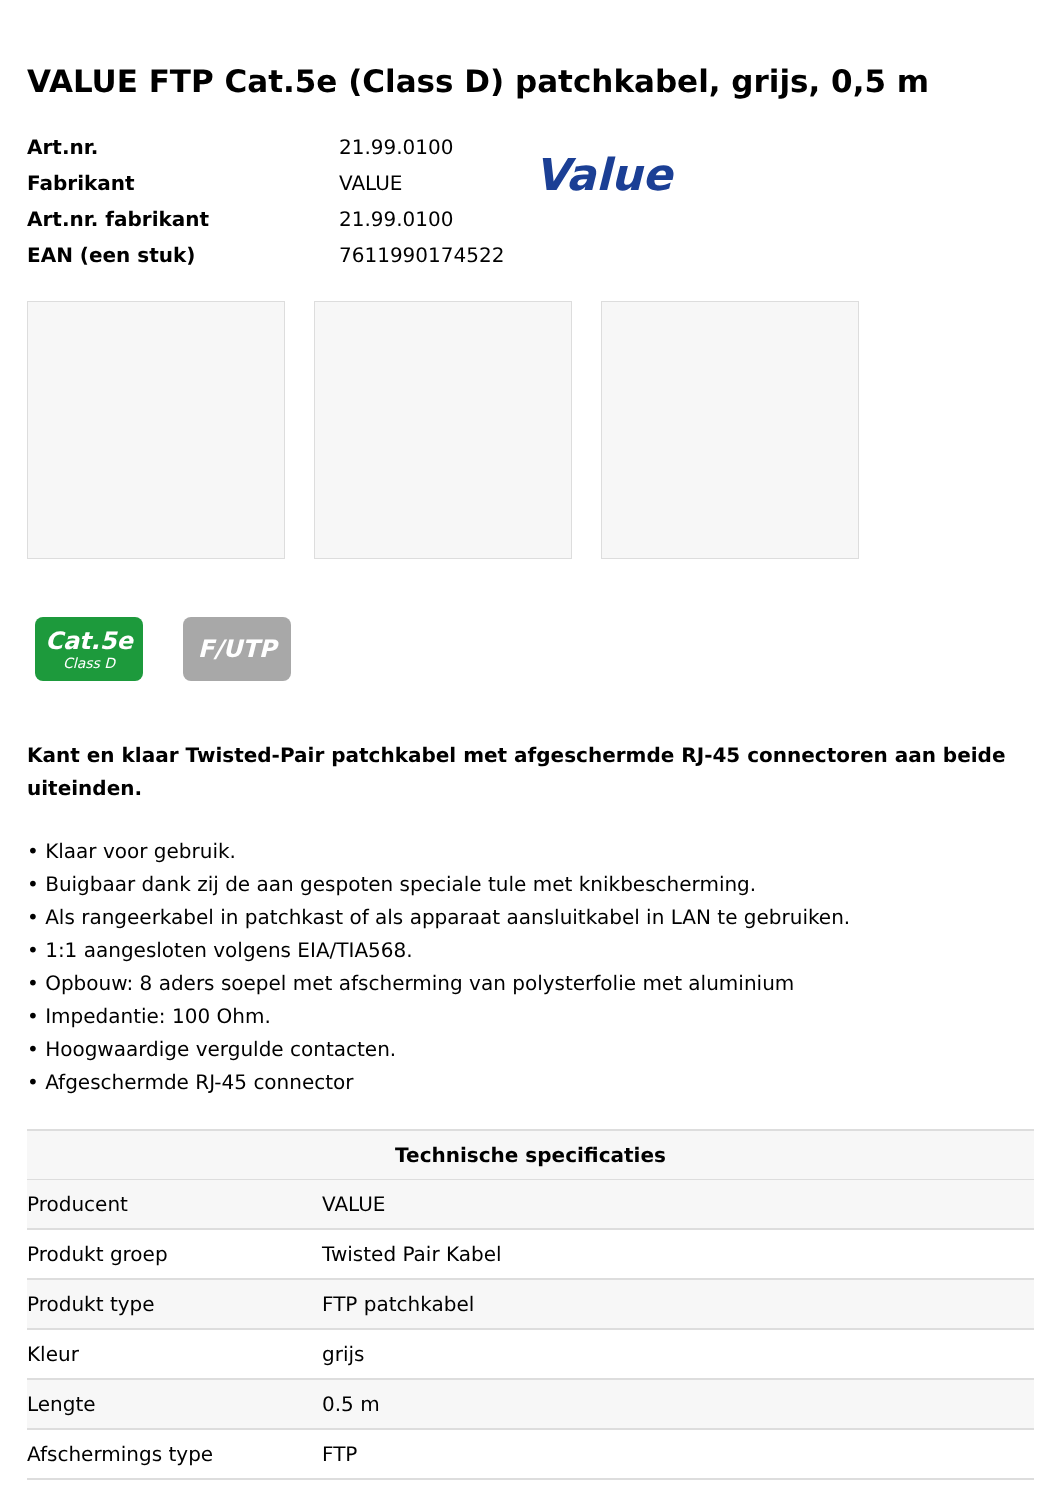VALUE FTP Cat.5e (Class D) patchkabel, grijs, 0,5 m
| Art.nr. | 21.99.0100 |
| Fabrikant | VALUE |
| Art.nr. fabrikant | 21.99.0100 |
| EAN (een stuk) | 7611990174522 |
Value
Cat.5e
Class D
F/UTP
Kant en klaar Twisted-Pair patchkabel met afgeschermde RJ-45 connectoren aan beide uiteinden.
• Klaar voor gebruik.
• Buigbaar dank zij de aan gespoten speciale tule met knikbescherming.
• Als rangeerkabel in patchkast of als apparaat aansluitkabel in LAN te gebruiken.
• 1:1 aangesloten volgens EIA/TIA568.
• Opbouw: 8 aders soepel met afscherming van polysterfolie met aluminium
• Impedantie: 100 Ohm.
• Hoogwaardige vergulde contacten.
• Afgeschermde RJ-45 connector
| Technische specificaties | |
| --- | --- |
| Producent | VALUE |
| Produkt groep | Twisted Pair Kabel |
| Produkt type | FTP patchkabel |
| Kleur | grijs |
| Lengte | 0.5 m |
| Afschermings type | FTP |